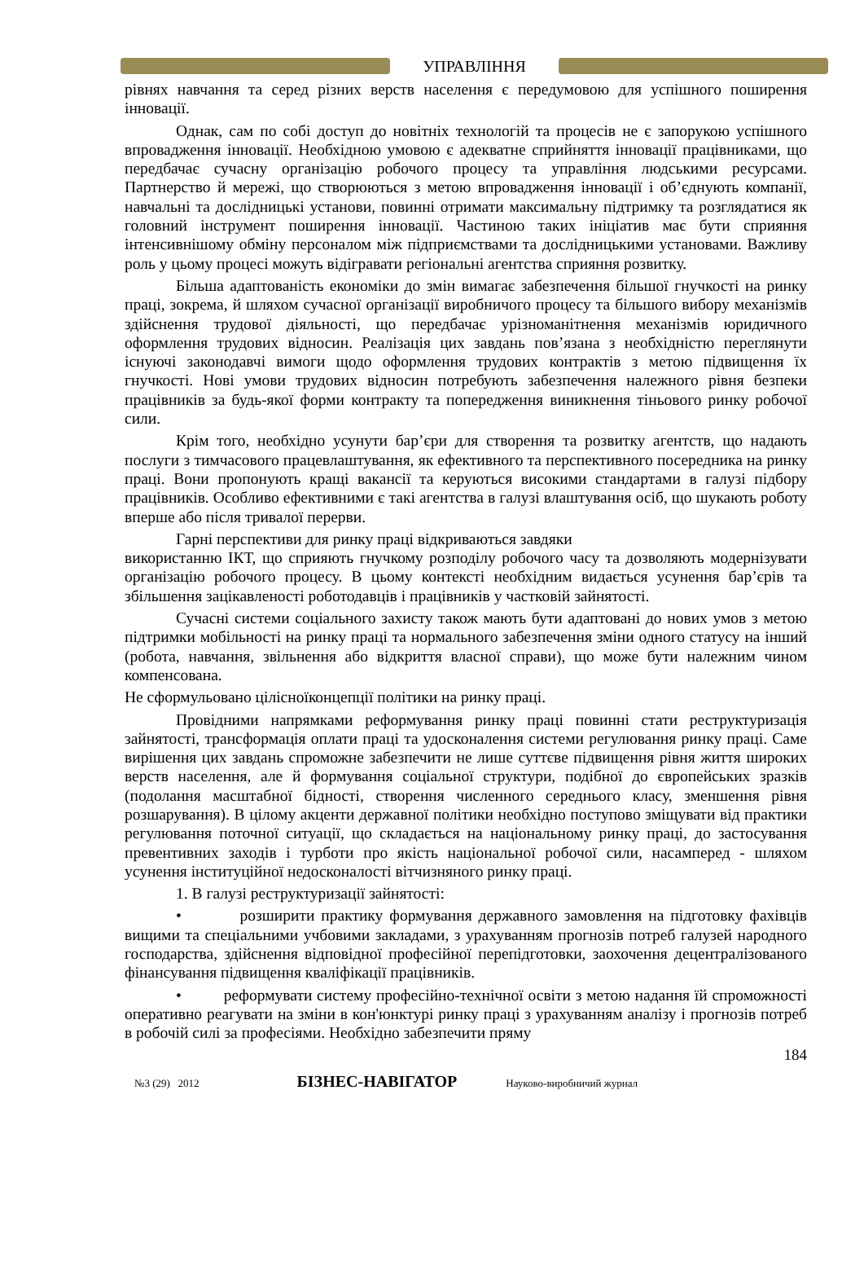УПРАВЛІННЯ
рівнях навчання та серед різних верств населення є передумовою для успішного поширення інновації.
Однак, сам по собі доступ до новітніх технологій та процесів не є запорукою успішного впровадження інновації. Необхідною умовою є адекватне сприйняття інновації працівниками, що передбачає сучасну організацію робочого процесу та управління людськими ресурсами. Партнерство й мережі, що створюються з метою впровадження інновації і об’єднують компанії, навчальні та дослідницькі установи, повинні отримати максимальну підтримку та розглядатися як головний інструмент поширення інновації. Частиною таких ініціатив має бути сприяння інтенсивнішому обміну персоналом між підприємствами та дослідницькими установами. Важливу роль у цьому процесі можуть відігравати регіональні агентства сприяння розвитку.
Більша адаптованість економіки до змін вимагає забезпечення більшої гнучкості на ринку праці, зокрема, й шляхом сучасної організації виробничого процесу та більшого вибору механізмів здійснення трудової діяльності, що передбачає урізноманітнення механізмів юридичного оформлення трудових відносин. Реалізація цих завдань пов’язана з необхідністю переглянути існуючі законодавчі вимоги щодо оформлення трудових контрактів з метою підвищення їх гнучкості. Нові умови трудових відносин потребують забезпечення належного рівня безпеки працівників за будь-якої форми контракту та попередження виникнення тіньового ринку робочої сили.
Крім того, необхідно усунути бар’єри для створення та розвитку агентств, що надають послуги з тимчасового працевлаштування, як ефективного та перспективного посередника на ринку праці. Вони пропонують кращі вакансії та керуються високими стандартами в галузі підбору працівників. Особливо ефективними є такі агентства в галузі влаштування осіб, що шукають роботу вперше або після тривалої перерви.
Гарні перспективи для ринку праці відкриваються завдяки
використанню ІКТ, що сприяють гнучкому розподілу робочого часу та дозволяють модернізувати організацію робочого процесу. В цьому контексті необхідним видається усунення бар’єрів та збільшення зацікавленості роботодавців і працівників у частковій зайнятості.
Сучасні системи соціального захисту також мають бути адаптовані до нових умов з метою підтримки мобільності на ринку праці та нормального забезпечення зміни одного статусу на інший (робота, навчання, звільнення або відкриття власної справи), що може бути належним чином компенсована.
Не сформульовано цілісноїконцепції політики на ринку праці.
Провідними напрямками реформування ринку праці повинні стати реструктуризація зайнятості, трансформація оплати праці та удосконалення системи регулювання ринку праці. Саме вирішення цих завдань спроможне забезпечити не лише суттєве підвищення рівня життя широких верств населення, але й формування соціальної структури, подібної до європейських зразків (подолання масштабної бідності, створення численного середнього класу, зменшення рівня розшарування). В цілому акценти державної політики необхідно поступово зміщувати від практики регулювання поточної ситуації, що складається на національному ринку праці, до застосування превентивних заходів і турботи про якість національної робочої сили, насамперед - шляхом усунення інституційної недосконалості вітчизняного ринку праці.
1. В галузі реструктуризації зайнятості:
• розширити практику формування державного замовлення на підготовку фахівців вищими та спеціальними учбовими закладами, з урахуванням прогнозів потреб галузей народного господарства, здійснення відповідної професійної перепідготовки, заохочення децентралізованого фінансування підвищення кваліфікації працівників.
• реформувати систему професійно-технічної освіти з метою надання їй спроможності оперативно реагувати на зміни в кон'юнктурі ринку праці з урахуванням аналізу і прогнозів потреб в робочій силі за професіями. Необхідно забезпечити пряму
184
№3 (29) 2012 БІЗНЕС-НАВІГАТОР Науково-виробничий журнал